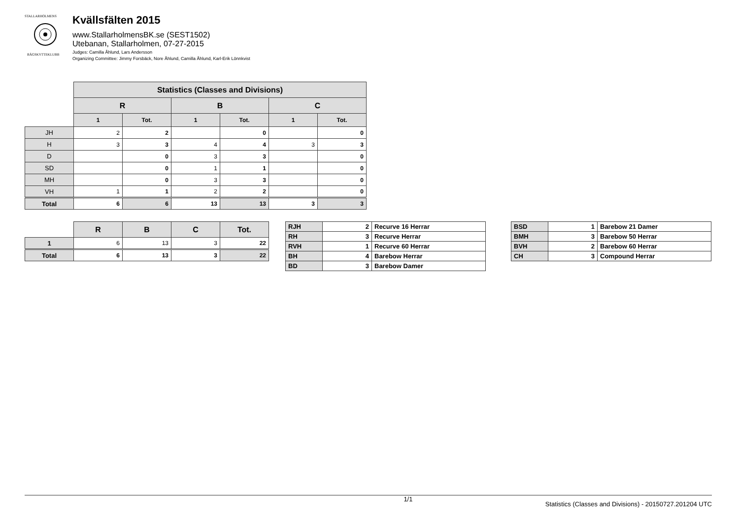STALLARHOLMENS
BÅGSKYTTEKLUBB
Kvällsfälten 2015
www.StallarholmensBK.se (SEST1502)
Utebanan, Stallarholmen, 07-27-2015
Judges: Camilla Åhlund, Lars Andersson
Organizing Committee: Jimmy Forsbäck, Nore Åhlund, Camilla Åhlund, Karl-Erik Lönnkvist
| | Statistics (Classes and Divisions) | | | | | |
| | R | | B | | C | |
| | 1 | Tot. | 1 | Tot. | 1 | Tot. |
| JH | 2 | 2 | | 0 | | 0 |
| H | 3 | 3 | 4 | 4 | 3 | 3 |
| D | | 0 | 3 | 3 | | 0 |
| SD | | 0 | 1 | 1 | | 0 |
| MH | | 0 | 3 | 3 | | 0 |
| VH | 1 | 1 | 2 | 2 | | 0 |
| Total | 6 | 6 | 13 | 13 | 3 | 3 |
| | R | B | C | Tot. |
| 1 | 6 | 13 | 3 | 22 |
| Total | 6 | 13 | 3 | 22 |
| RJH | 2 | Recurve 16 Herrar |
| RH | 3 | Recurve Herrar |
| RVH | 1 | Recurve 60 Herrar |
| BH | 4 | Barebow Herrar |
| BD | 3 | Barebow Damer |
| BSD | 1 | Barebow 21 Damer |
| BMH | 3 | Barebow 50 Herrar |
| BVH | 2 | Barebow 60 Herrar |
| CH | 3 | Compound Herrar |
1/1 Statistics (Classes and Divisions) - 20150727.201204 UTC